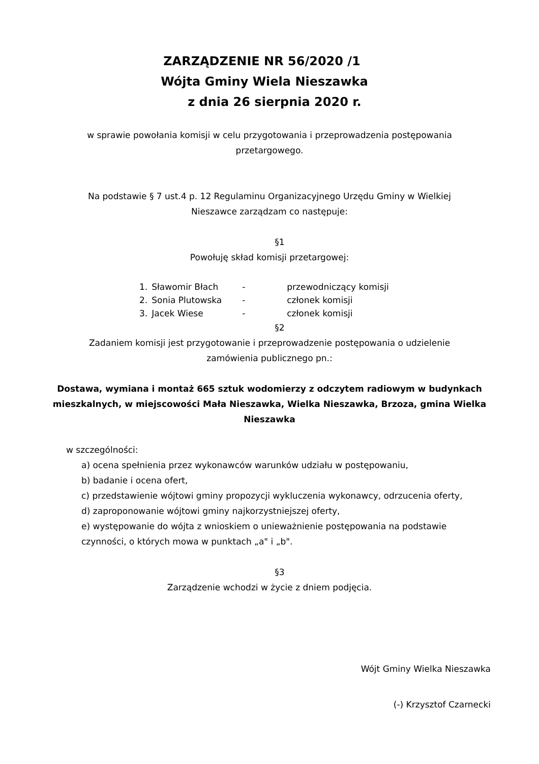ZARZĄDZENIE NR 56/2020 /1
Wójta Gminy Wiela Nieszawka
z dnia 26 sierpnia 2020 r.
w sprawie powołania komisji w celu przygotowania i przeprowadzenia postępowania przetargowego.
Na podstawie § 7 ust.4 p. 12 Regulaminu Organizacyjnego Urzędu Gminy w Wielkiej Nieszawce zarządzam co następuje:
§1
Powołuję skład komisji przetargowej:
| 1. | Sławomir Błach | - | przewodniczący komisji |
| 2. | Sonia Plutowska | - | członek komisji |
| 3. | Jacek Wiese | - | członek komisji |
§2
Zadaniem komisji jest przygotowanie i przeprowadzenie postępowania o udzielenie zamówienia publicznego pn.:
Dostawa, wymiana i montaż 665 sztuk wodomierzy z odczytem radiowym w budynkach mieszkalnych, w miejscowości Mała Nieszawka, Wielka Nieszawka, Brzoza, gmina Wielka Nieszawka
w szczególności:
a) ocena spełnienia przez wykonawców warunków udziału w postępowaniu,
b) badanie i ocena ofert,
c) przedstawienie wójtowi gminy propozycji wykluczenia wykonawcy, odrzucenia oferty,
d) zaproponowanie wójtowi gminy najkorzystniejszej oferty,
e) występowanie do wójta z wnioskiem o unieważnienie postępowania na podstawie czynności, o których mowa w punktach „a" i „b".
§3
Zarządzenie wchodzi w życie z dniem podjęcia.
Wójt Gminy Wielka Nieszawka
(-) Krzysztof Czarnecki